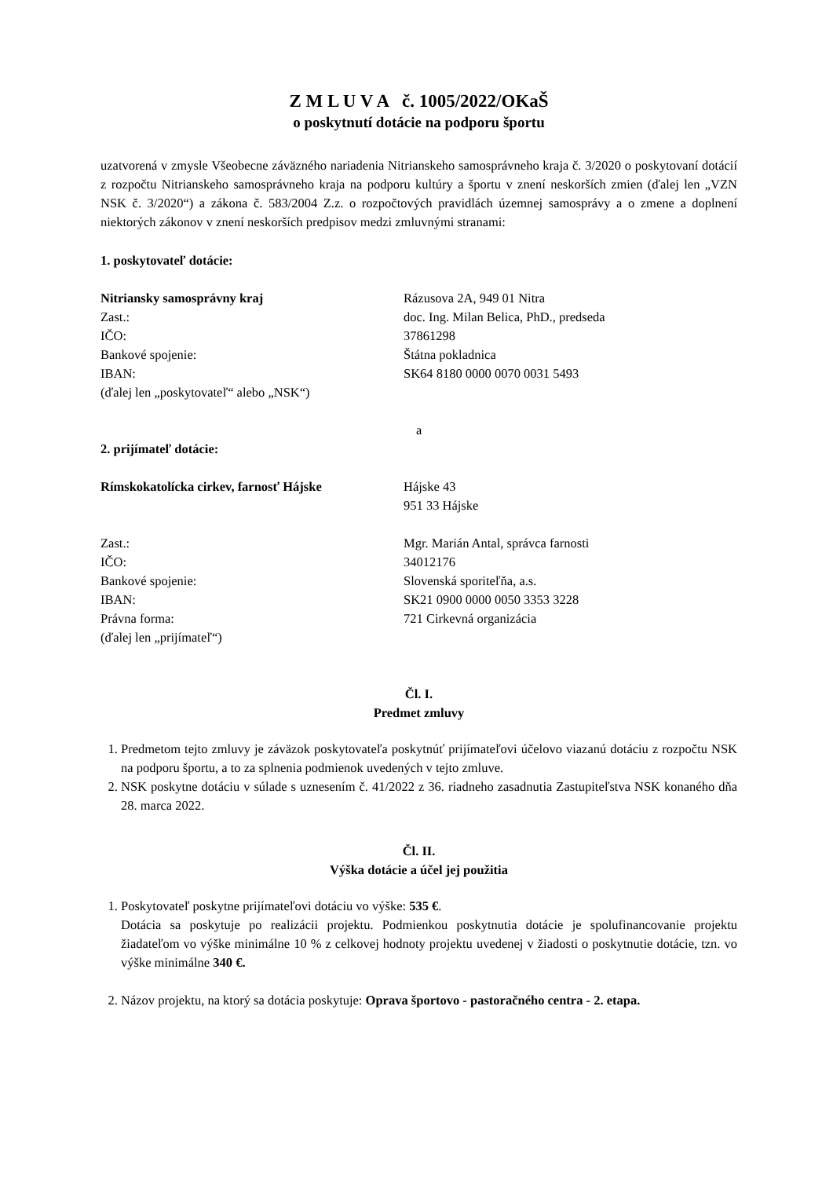Z M L U V A č. 1005/2022/OKaŠ
o poskytnutí dotácie na podporu športu
uzatvorená v zmysle Všeobecne záväzného nariadenia Nitrianskeho samosprávneho kraja č. 3/2020 o poskytovaní dotácií z rozpočtu Nitrianskeho samosprávneho kraja na podporu kultúry a športu v znení neskorších zmien (ďalej len „VZN NSK č. 3/2020“) a zákona č. 583/2004 Z.z. o rozpočtových pravidlách územnej samosprávy a o zmene a doplnení niektorých zákonov v znení neskorších predpisov medzi zmluvnými stranami:
1. poskytovateľ dotácie:
Nitriansky samosprávny kraj
Rázusova 2A, 949 01 Nitra
Zast.:
doc. Ing. Milan Belica, PhD., predseda
IČO:
37861298
Bankové spojenie:
Štátna pokladnica
IBAN:
SK64 8180 0000 0070 0031 5493
(ďalej len „poskytovateľ“ alebo „NSK“)
a
2. prijímateľ dotácie:
Rímskokatolícka cirkev, farnosť Hájske
Hájske 43
951 33 Hájske
Zast.:
Mgr. Marián Antal, správca farnosti
IČO:
34012176
Bankové spojenie:
Slovenská sporiteľňa, a.s.
IBAN:
SK21 0900 0000 0050 3353 3228
Právna forma:
721 Cirkevná organizácia
(ďalej len „prijímateľ“)
Čl. I.
Predmet zmluvy
1. Predmetom tejto zmluvy je záväzok poskytovateľa poskytnúť prijímateľovi účelovo viazanú dotáciu z rozpočtu NSK na podporu športu, a to za splnenia podmienok uvedených v tejto zmluve.
2. NSK poskytne dotáciu v súlade s uznesením č. 41/2022 z 36. riadneho zasadnutia Zastupiteľstva NSK konaného dňa 28. marca 2022.
Čl. II.
Výška dotácie a účel jej použitia
1. Poskytovateľ poskytne prijímateľovi dotáciu vo výške: 535 €.
Dotácia sa poskytuje po realizácii projektu. Podmienkou poskytnutia dotácie je spolufinancovanie projektu žiadateľom vo výške minimálne 10 % z celkovej hodnoty projektu uvedenej v žiadosti o poskytnutie dotácie, tzn. vo výške minimálne 340 €.
2. Názov projektu, na ktorý sa dotácia poskytuje: Oprava športovo - pastoračného centra - 2. etapa.